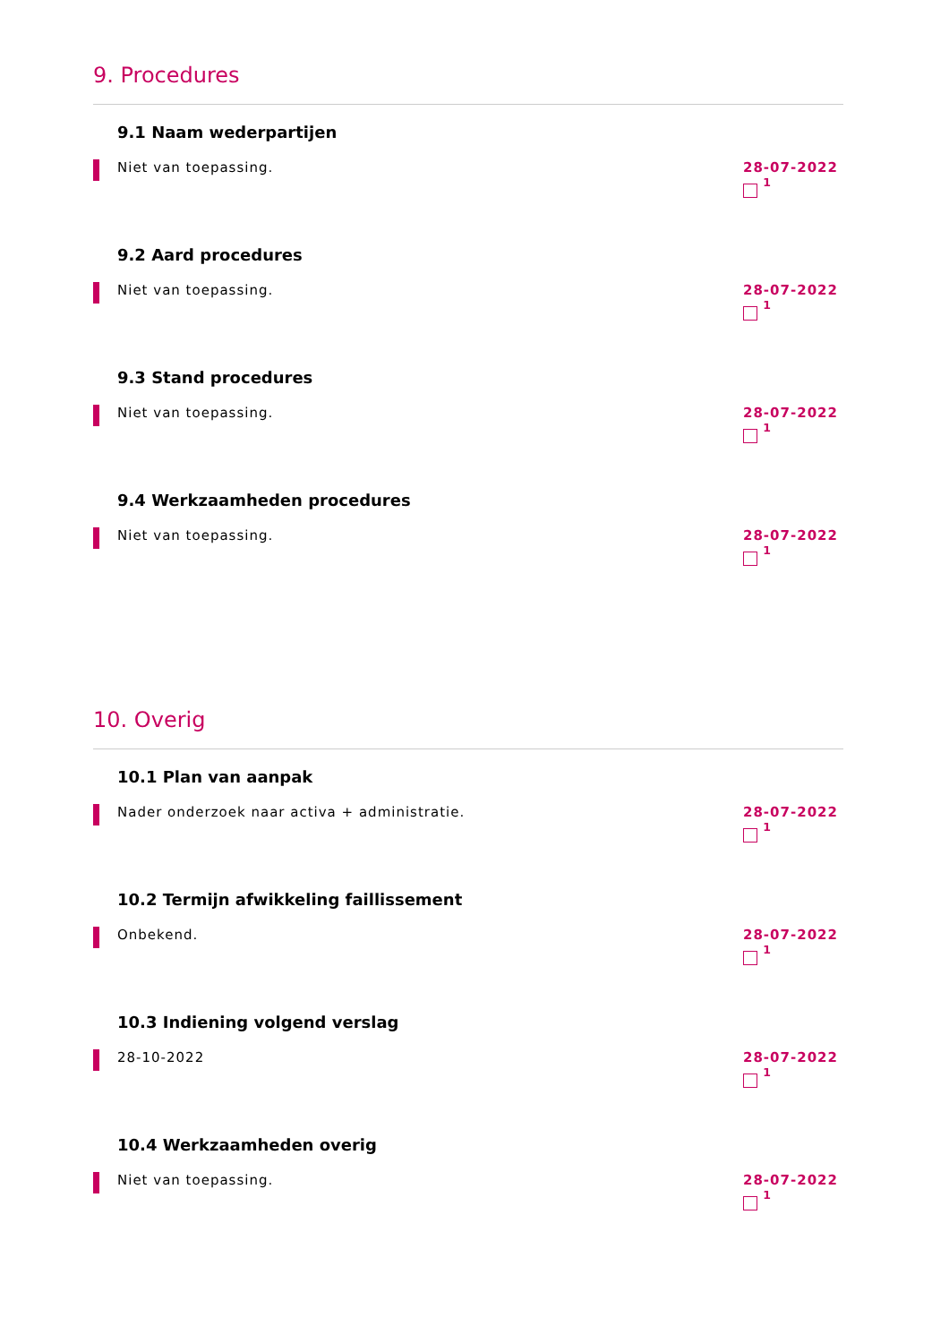9. Procedures
9.1 Naam wederpartijen
Niet van toepassing.
28-07-2022
<sup>1</sup>
9.2 Aard procedures
Niet van toepassing.
28-07-2022
<sup>1</sup>
9.3 Stand procedures
Niet van toepassing.
28-07-2022
<sup>1</sup>
9.4 Werkzaamheden procedures
Niet van toepassing.
28-07-2022
<sup>1</sup>
10. Overig
10.1 Plan van aanpak
Nader onderzoek naar activa + administratie.
28-07-2022
<sup>1</sup>
10.2 Termijn afwikkeling faillissement
Onbekend.
28-07-2022
<sup>1</sup>
10.3 Indiening volgend verslag
28-10-2022
28-07-2022
<sup>1</sup>
10.4 Werkzaamheden overig
Niet van toepassing.
28-07-2022
<sup>1</sup>